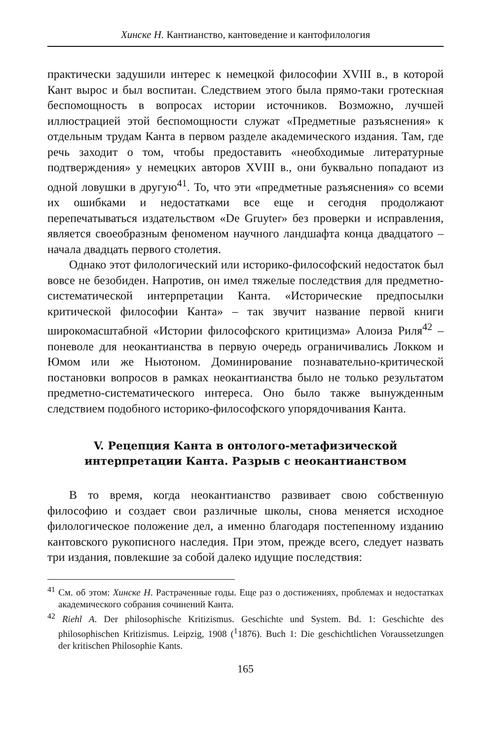Хинске Н. Кантианство, кантоведение и кантофилология
практически задушили интерес к немецкой философии XVIII в., в которой Кант вырос и был воспитан. Следствием этого была прямо-таки гротескная беспомощность в вопросах истории источников. Возможно, лучшей иллюстрацией этой беспомощности служат «Предметные разъяснения» к отдельным трудам Канта в первом разделе академического издания. Там, где речь заходит о том, чтобы предоставить «необходимые литературные подтверждения» у немецких авторов XVIII в., они буквально попадают из одной ловушки в другую<sup>41</sup>. То, что эти «предметные разъяснения» со всеми их ошибками и недостатками все еще и сегодня продолжают перепечатываться издательством «De Gruyter» без проверки и исправления, является своеобразным феноменом научного ландшафта конца двадцатого – начала двадцать первого столетия.
Однако этот филологический или историко-философский недостаток был вовсе не безобиден. Напротив, он имел тяжелые последствия для предметно-систематической интерпретации Канта. «Исторические предпосылки критической философии Канта» – так звучит название первой книги широкомасштабной «Истории философского критицизма» Алоиза Риля<sup>42</sup> – поневоле для неокантианства в первую очередь ограничивались Локком и Юмом или же Ньютоном. Доминирование познавательно-критической постановки вопросов в рамках неокантианства было не только результатом предметно-систематического интереса. Оно было также вынужденным следствием подобного историко-философского упорядочивания Канта.
V. Рецепция Канта в онтолого-метафизической интерпретации Канта. Разрыв с неокантианством
В то время, когда неокантианство развивает свою собственную философию и создает свои различные школы, снова меняется исходное филологическое положение дел, а именно благодаря постепенному изданию кантовского рукописного наследия. При этом, прежде всего, следует назвать три издания, повлекшие за собой далеко идущие последствия:
<sup>41</sup> См. об этом: Хинске Н. Растраченные годы. Еще раз о достижениях, проблемах и недостатках академического собрания сочинений Канта.
<sup>42</sup> Riehl A. Der philosophische Kritizismus. Geschichte und System. Bd. 1: Geschichte des philosophischen Kritizismus. Leipzig, 1908 (<sup>1</sup>1876). Buch 1: Die geschichtlichen Voraussetzungen der kritischen Philosophie Kants.
165